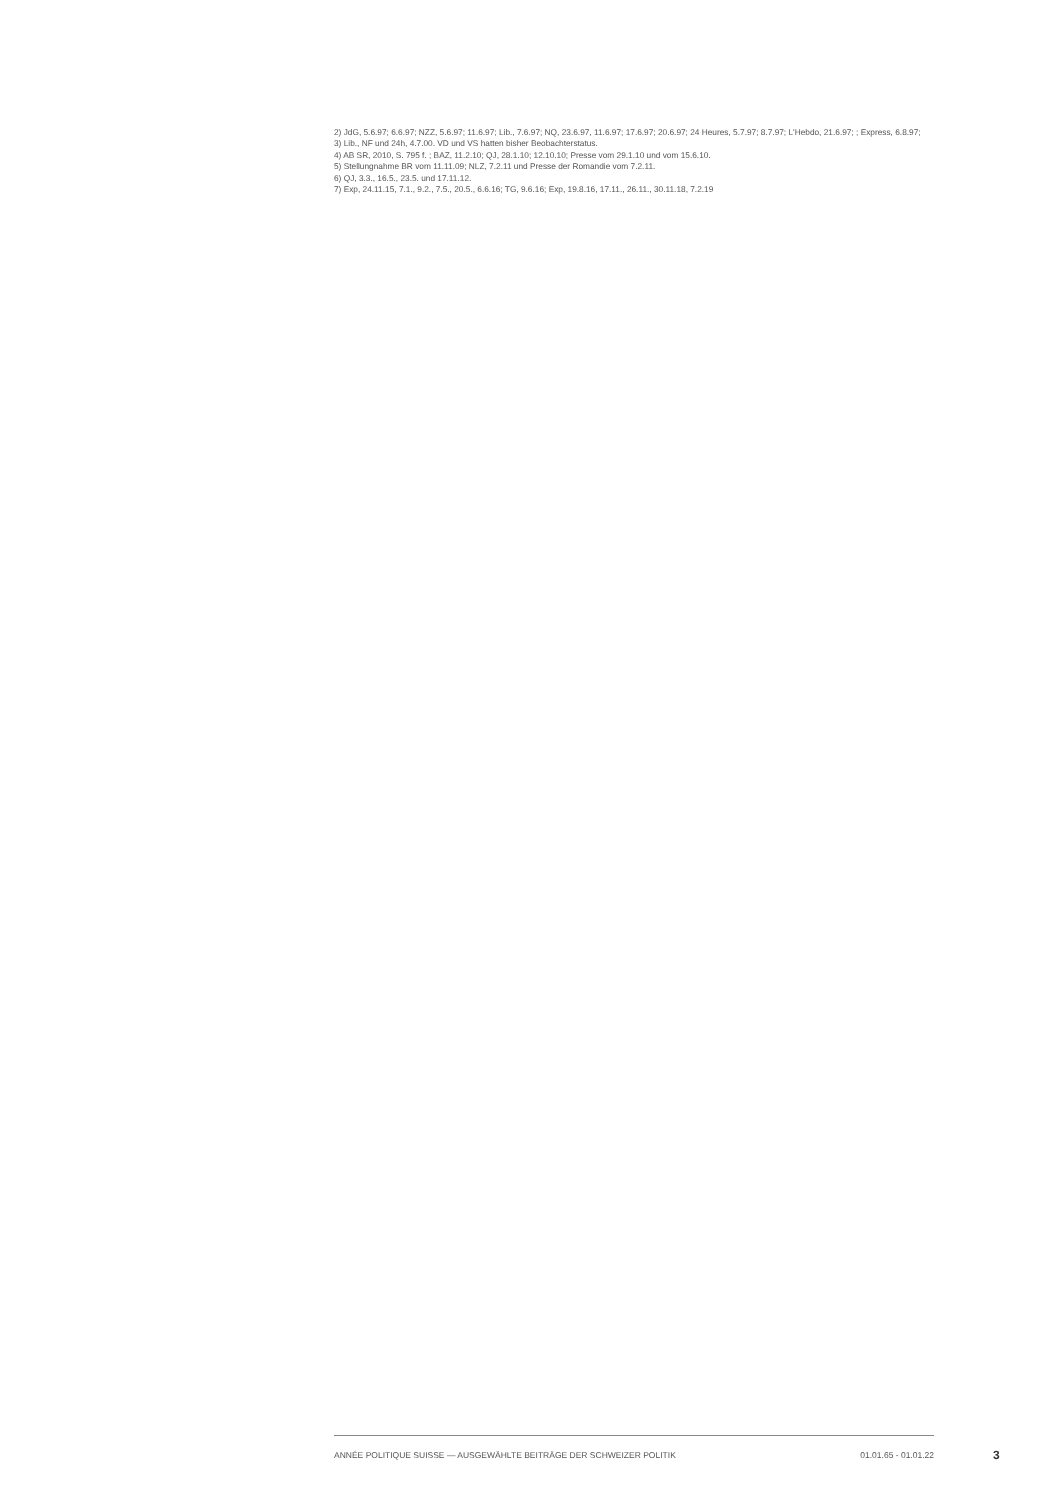2) JdG, 5.6.97; 6.6.97; NZZ, 5.6.97; 11.6.97; Lib., 7.6.97; NQ, 23.6.97, 11.6.97; 17.6.97; 20.6.97; 24 Heures, 5.7.97; 8.7.97; L'Hebdo, 21.6.97; ; Express, 6.8.97;
3) Lib., NF und 24h, 4.7.00. VD und VS hatten bisher Beobachterstatus.
4) AB SR, 2010, S. 795 f. ; BAZ, 11.2.10; QJ, 28.1.10; 12.10.10; Presse vom 29.1.10 und vom 15.6.10.
5) Stellungnahme BR vom 11.11.09; NLZ, 7.2.11 und Presse der Romandie vom 7.2.11.
6) QJ, 3.3., 16.5., 23.5. und 17.11.12.
7) Exp, 24.11.15, 7.1., 9.2., 7.5., 20.5., 6.6.16; TG, 9.6.16; Exp, 19.8.16, 17.11., 26.11., 30.11.18, 7.2.19
ANNÉE POLITIQUE SUISSE — AUSGEWÄHLTE BEITRÄGE DER SCHWEIZER POLITIK 01.01.65 - 01.01.22
3